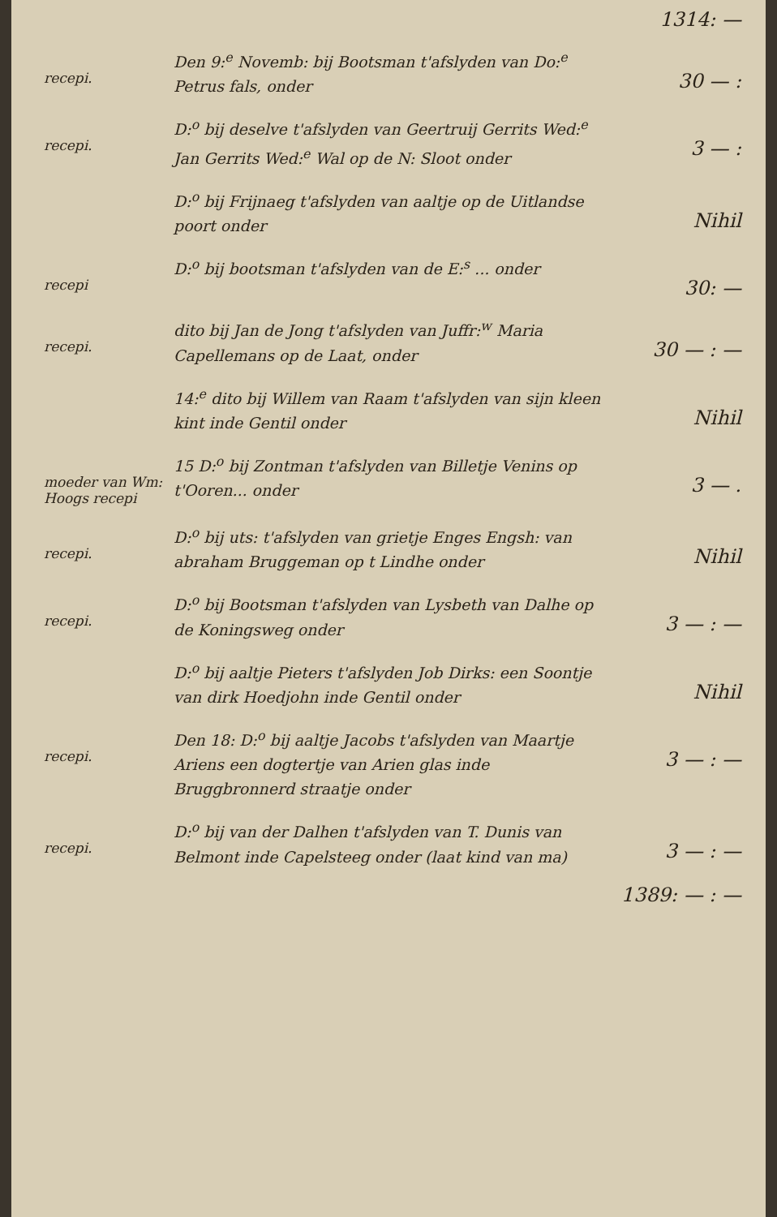1314: —
recepi.
Den 9:<sup>e</sup> Novemb: bij Bootsman t'afslyden van Do:<sup>e</sup> Petrus fals, onder
30 — :
recepi.
D:<sup>o</sup> bij deselve t'afslyden van Geertruij Gerrits Wed:<sup>e</sup> Jan Gerrits Wed:<sup>e</sup> Wal op de N: Sloot onder
3 — :
D:<sup>o</sup> bij Frijnaeg t'afslyden van aaltje op de Uitlandse poort onder
Nihil
recepi
D:<sup>o</sup> bij bootsman t'afslyden van de E:<sup>s</sup> ... onder
30: —
recepi.
dito bij Jan de Jong t'afslyden van Juffr:<sup>w</sup> Maria Capellemans op de Laat, onder
30 — : —
14:<sup>e</sup> dito bij Willem van Raam t'afslyden van sijn kleen kint inde Gentil onder
Nihil
moeder van Wm: Hoogs recepi
15 D:<sup>o</sup> bij Zontman t'afslyden van Billetje Venins op t'Ooren... onder
3 — .
recepi.
D:<sup>o</sup> bij uts: t'afslyden van grietje Enges Engsh: van abraham Bruggeman op t Lindhe onder
Nihil
recepi.
D:<sup>o</sup> bij Bootsman t'afslyden van Lysbeth van Dalhe op de Koningsweg onder
3 — : —
D:<sup>o</sup> bij aaltje Pieters t'afslyden Job Dirks: een Soontje van dirk Hoedjohn inde Gentil onder
Nihil
recepi.
Den 18: D:<sup>o</sup> bij aaltje Jacobs t'afslyden van Maartje Ariens een dogtertje van Arien glas inde Bruggbronnerd straatje onder
3 — : —
recepi.
D:<sup>o</sup> bij van der Dalhen t'afslyden van T. Dunis van Belmont inde Capelsteeg onder (laat kind van ma)
3 — : —
1389: — : —